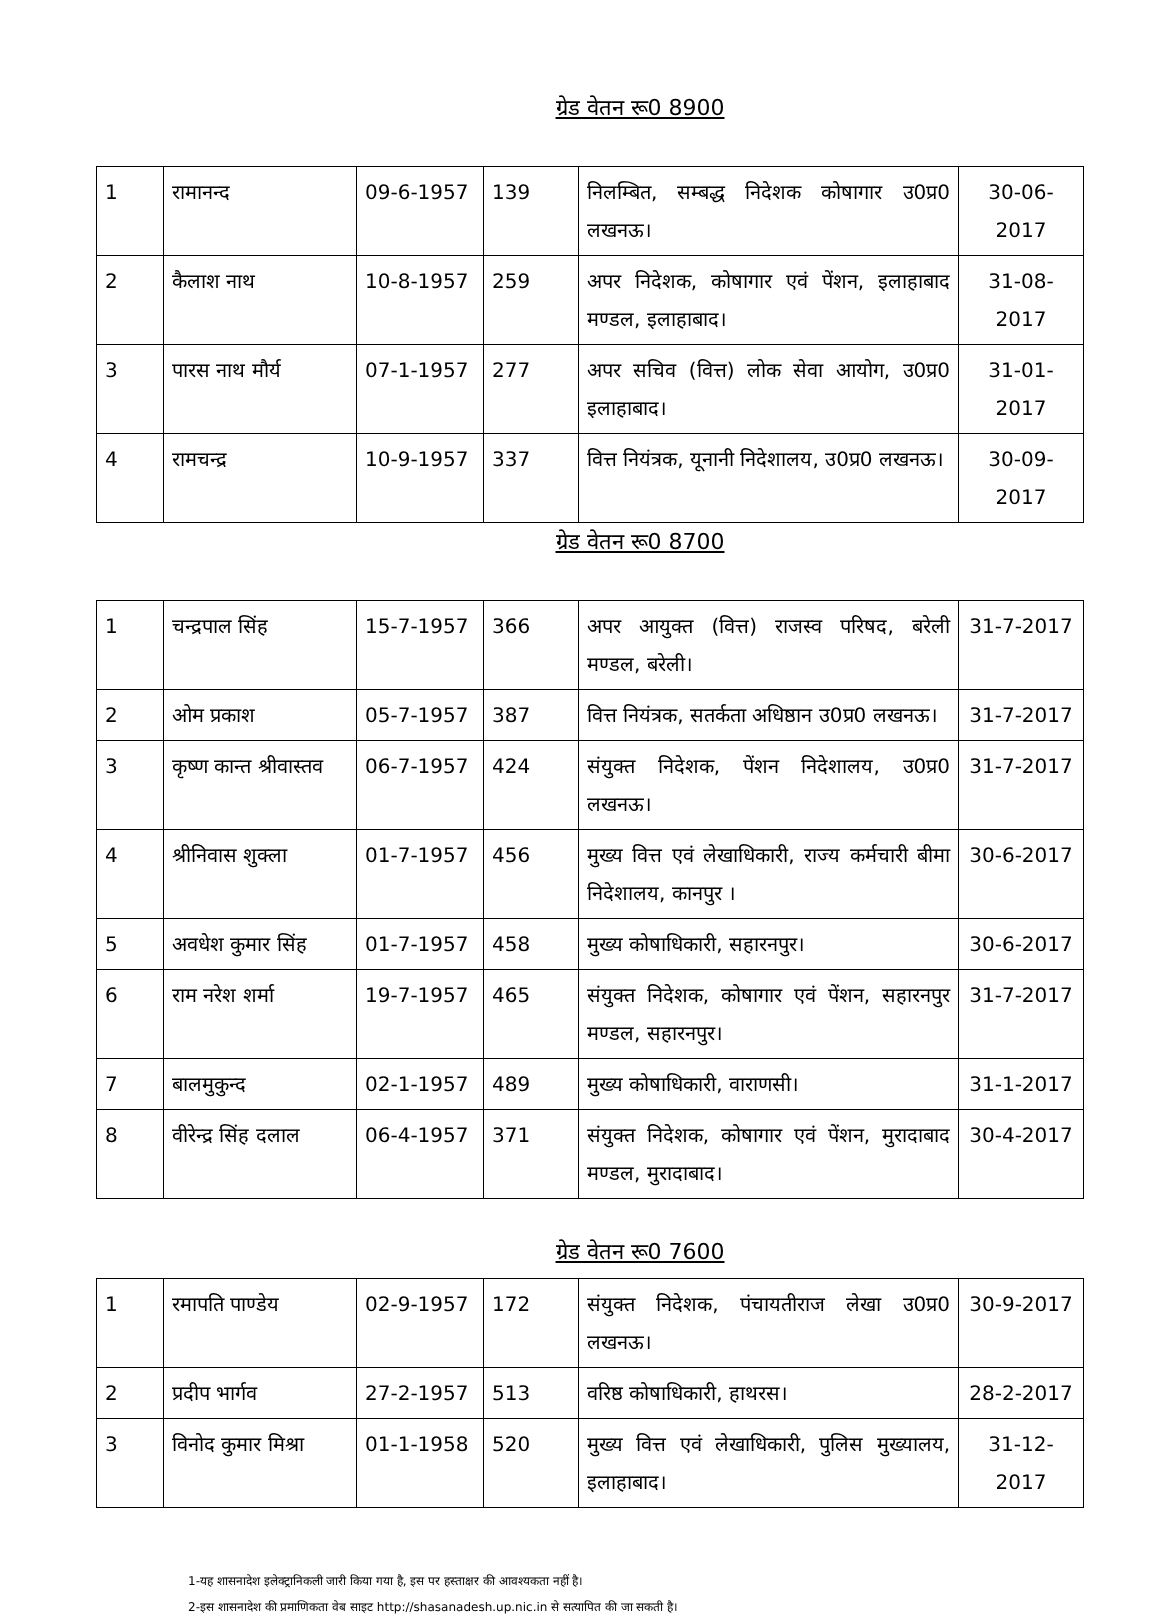ग्रेड वेतन रू0 8900
| 1 | रामानन्द | 09-6-1957 | 139 | निलम्बित, सम्बद्ध निदेशक कोषागार उ0प्र0 लखनऊ। | 30-06-2017 |
| 2 | कैलाश नाथ | 10-8-1957 | 259 | अपर निदेशक, कोषागार एवं पेंशन, इलाहाबाद मण्डल, इलाहाबाद। | 31-08-2017 |
| 3 | पारस नाथ मौर्य | 07-1-1957 | 277 | अपर सचिव (वित्त) लोक सेवा आयोग, उ0प्र0 इलाहाबाद। | 31-01-2017 |
| 4 | रामचन्द्र | 10-9-1957 | 337 | वित्त नियंत्रक, यूनानी निदेशालय, उ0प्र0 लखनऊ। | 30-09-2017 |
ग्रेड वेतन रू0 8700
| 1 | चन्द्रपाल सिंह | 15-7-1957 | 366 | अपर आयुक्त (वित्त) राजस्व परिषद, बरेली मण्डल, बरेली। | 31-7-2017 |
| 2 | ओम प्रकाश | 05-7-1957 | 387 | वित्त नियंत्रक, सतर्कता अधिष्ठान उ0प्र0 लखनऊ। | 31-7-2017 |
| 3 | कृष्ण कान्त श्रीवास्तव | 06-7-1957 | 424 | संयुक्त निदेशक, पेंशन निदेशालय, उ0प्र0 लखनऊ। | 31-7-2017 |
| 4 | श्रीनिवास शुक्ला | 01-7-1957 | 456 | मुख्य वित्त एवं लेखाधिकारी, राज्य कर्मचारी बीमा निदेशालय, कानपुर । | 30-6-2017 |
| 5 | अवधेश कुमार सिंह | 01-7-1957 | 458 | मुख्य कोषाधिकारी, सहारनपुर। | 30-6-2017 |
| 6 | राम नरेश शर्मा | 19-7-1957 | 465 | संयुक्त निदेशक, कोषागार एवं पेंशन, सहारनपुर मण्डल, सहारनपुर। | 31-7-2017 |
| 7 | बालमुकुन्द | 02-1-1957 | 489 | मुख्य कोषाधिकारी, वाराणसी। | 31-1-2017 |
| 8 | वीरेन्द्र सिंह दलाल | 06-4-1957 | 371 | संयुक्त निदेशक, कोषागार एवं पेंशन, मुरादाबाद मण्डल, मुरादाबाद। | 30-4-2017 |
ग्रेड वेतन रू0 7600
| 1 | रमापति पाण्डेय | 02-9-1957 | 172 | संयुक्त निदेशक, पंचायतीराज लेखा उ0प्र0 लखनऊ। | 30-9-2017 |
| 2 | प्रदीप भार्गव | 27-2-1957 | 513 | वरिष्ठ कोषाधिकारी, हाथरस। | 28-2-2017 |
| 3 | विनोद कुमार मिश्रा | 01-1-1958 | 520 | मुख्य वित्त एवं लेखाधिकारी, पुलिस मुख्यालय, इलाहाबाद। | 31-12-2017 |
1-यह शासनादेश इलेक्ट्रानिकली जारी किया गया है, इस पर हस्ताक्षर की आवश्यकता नहीं है।
2-इस शासनादेश की प्रमाणिकता वेब साइट http://shasanadesh.up.nic.in से सत्यापित की जा सकती है।